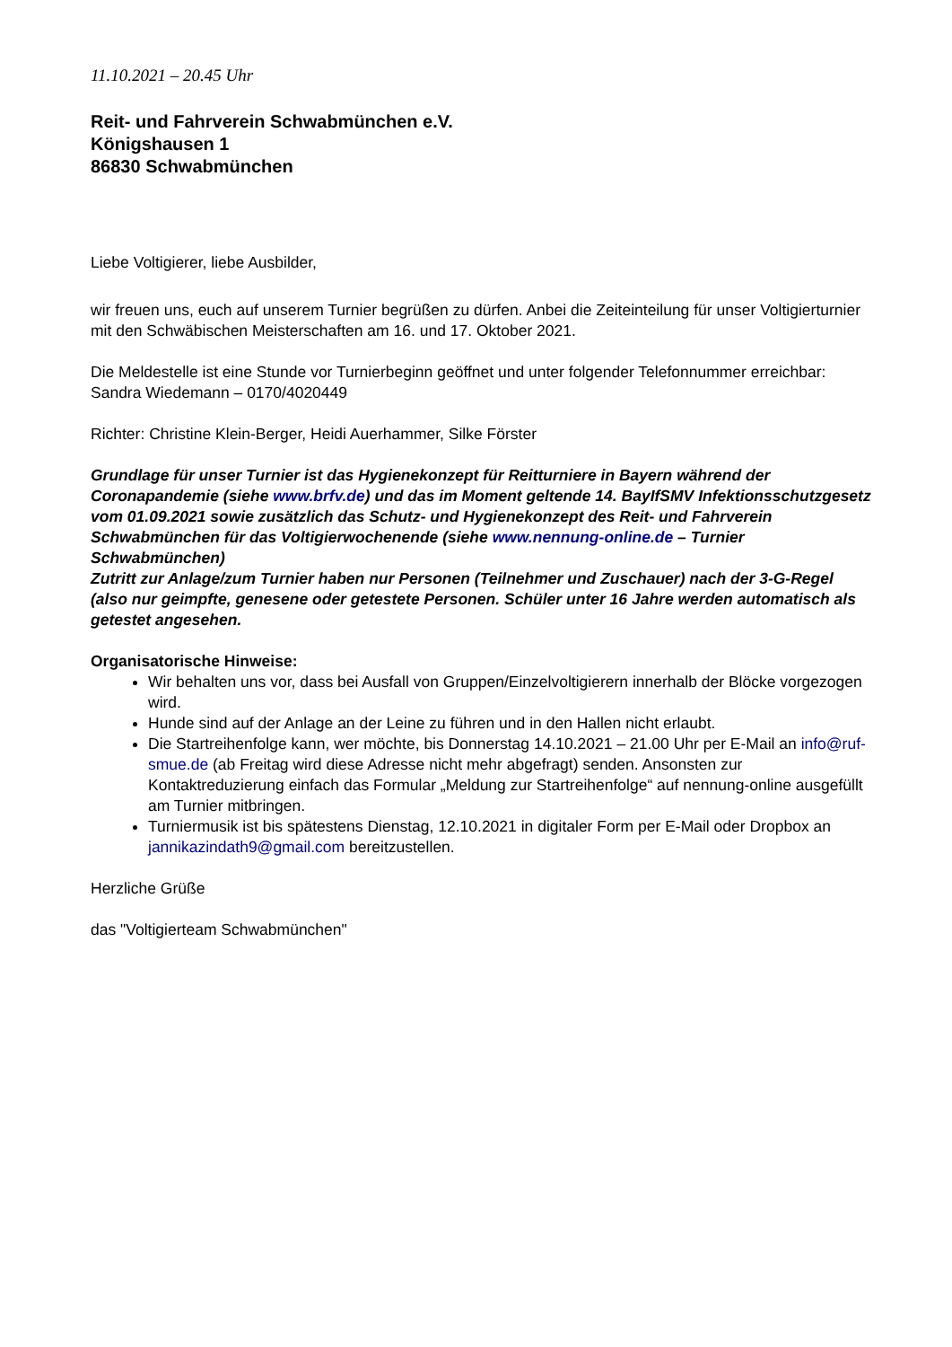11.10.2021 – 20.45 Uhr
Reit- und Fahrverein Schwabmünchen e.V.
Königshausen 1
86830 Schwabmünchen
Liebe Voltigierer, liebe Ausbilder,
wir freuen uns, euch auf unserem Turnier begrüßen zu dürfen. Anbei die Zeiteinteilung für unser Voltigierturnier mit den Schwäbischen Meisterschaften am 16. und 17. Oktober 2021.
Die Meldestelle ist eine Stunde vor Turnierbeginn geöffnet und unter folgender Telefonnummer erreichbar: Sandra Wiedemann – 0170/4020449
Richter: Christine Klein-Berger, Heidi Auerhammer, Silke Förster
Grundlage für unser Turnier ist das Hygienekonzept für Reitturniere in Bayern während der Coronapandemie (siehe www.brfv.de) und das im Moment geltende 14. BayIfSMV Infektionsschutzgesetz vom 01.09.2021 sowie zusätzlich das Schutz- und Hygienekonzept des Reit- und Fahrverein Schwabmünchen für das Voltigierwochenende (siehe www.nennung-online.de – Turnier Schwabmünchen)
Zutritt zur Anlage/zum Turnier haben nur Personen (Teilnehmer und Zuschauer) nach der 3-G-Regel (also nur geimpfte, genesene oder getestete Personen. Schüler unter 16 Jahre werden automatisch als getestet angesehen.
Organisatorische Hinweise:
Wir behalten uns vor, dass bei Ausfall von Gruppen/Einzelvoltigierern innerhalb der Blöcke vorgezogen wird.
Hunde sind auf der Anlage an der Leine zu führen und in den Hallen nicht erlaubt.
Die Startreihenfolge kann, wer möchte, bis Donnerstag 14.10.2021 – 21.00 Uhr per E-Mail an info@ruf-smue.de (ab Freitag wird diese Adresse nicht mehr abgefragt) senden. Ansonsten zur Kontaktreduzierung einfach das Formular „Meldung zur Startreihenfolge“ auf nennung-online ausgefüllt am Turnier mitbringen.
Turniermusik ist bis spätestens Dienstag, 12.10.2021 in digitaler Form per E-Mail oder Dropbox an jannikazindath9@gmail.com bereitzustellen.
Herzliche Grüße
das "Voltigierteam Schwabmünchen"